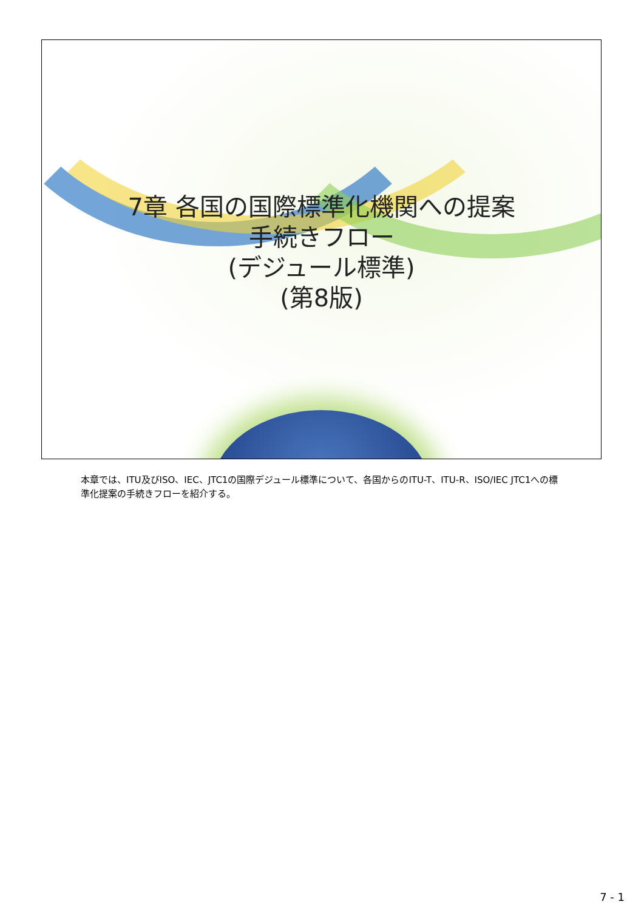7章 各国の国際標準化機関への提案
手続きフロー
(デジュール標準)
(第8版)
本章では、ITU及びISO、IEC、JTC1の国際デジュール標準について、各国からのITU-T、ITU-R、ISO/IEC JTC1への標準化提案の手続きフローを紹介する。
7 - 1